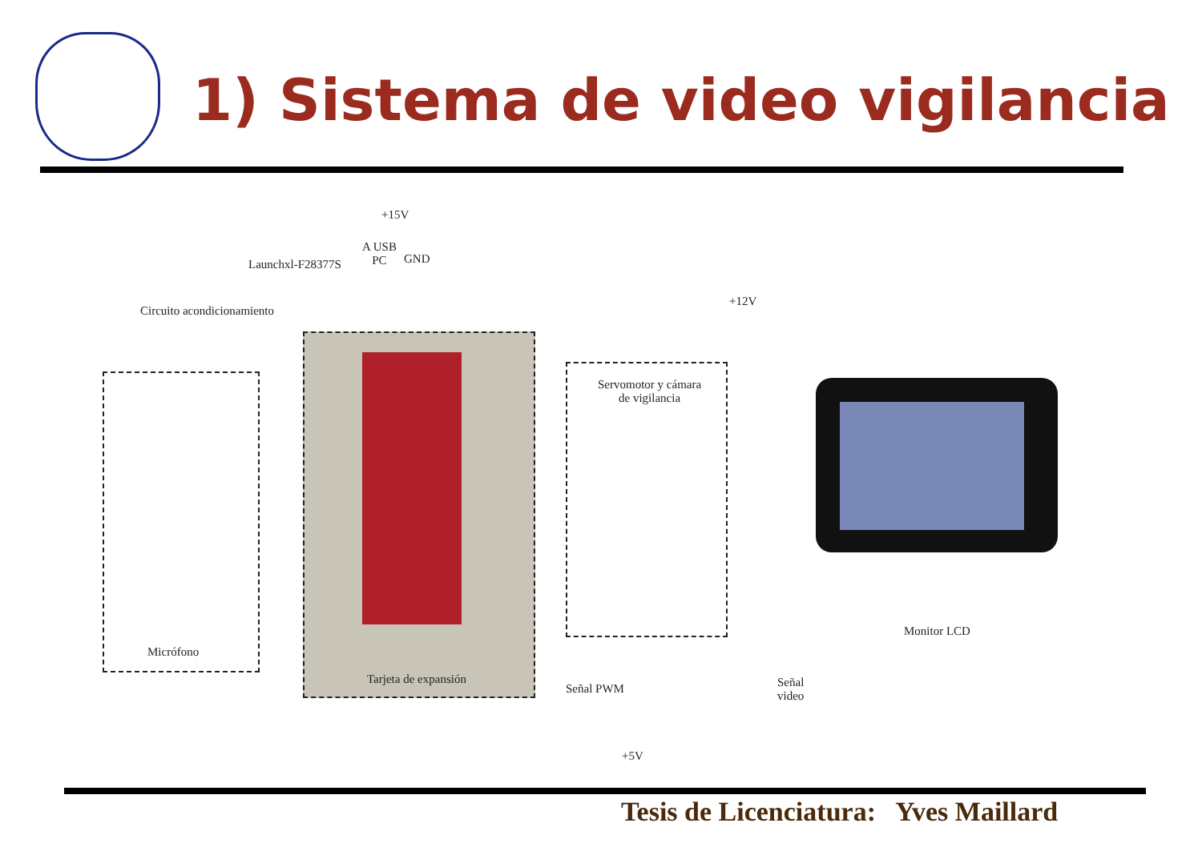1) Sistema de video vigilancia
+15V
A USB
PC
GND
Launchxl-F28377S
Circuito acondicionamiento
+12V
Servomotor y cámara
de vigilancia
Micrófono
Tarjeta de expansión
Señal PWM
Señal
video
Monitor LCD
+5V
Tesis de Licenciatura: Yves Maillard